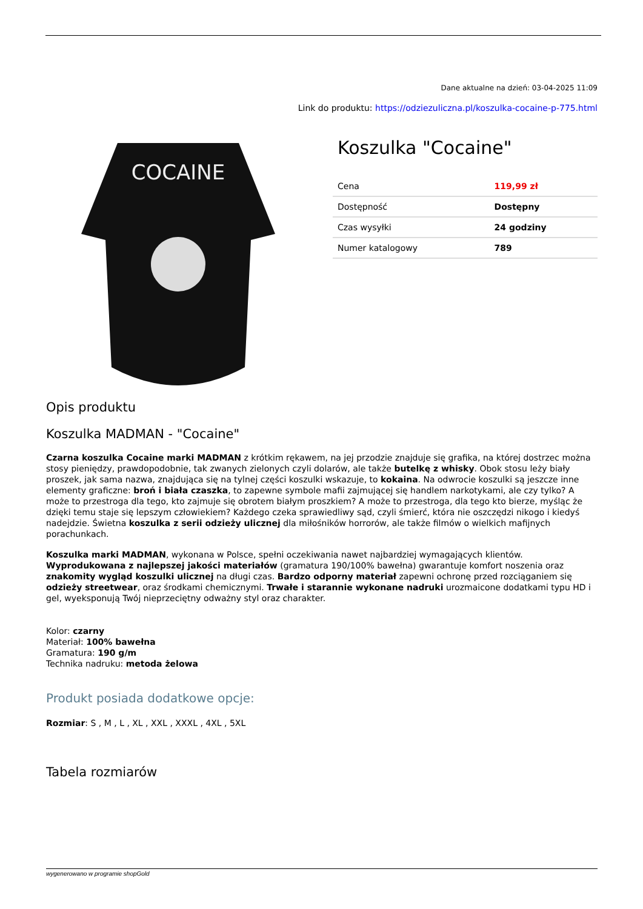Dane aktualne na dzień: 03-04-2025 11:09
Link do produktu: https://odziezuliczna.pl/koszulka-cocaine-p-775.html
COCAINE
Koszulka "Cocaine"
| Cena | 119,99 zł |
| Dostępność | Dostępny |
| Czas wysyłki | 24 godziny |
| Numer katalogowy | 789 |
Opis produktu
Koszulka MADMAN - "Cocaine"
Czarna koszulka Cocaine marki MADMAN z krótkim rękawem, na jej przodzie znajduje się grafika, na której dostrzec można stosy pieniędzy, prawdopodobnie, tak zwanych zielonych czyli dolarów, ale także butelkę z whisky. Obok stosu leży biały proszek, jak sama nazwa, znajdująca się na tylnej części koszulki wskazuje, to kokaina. Na odwrocie koszulki są jeszcze inne elementy graficzne: broń i biała czaszka, to zapewne symbole mafii zajmującej się handlem narkotykami, ale czy tylko? A może to przestroga dla tego, kto zajmuje się obrotem białym proszkiem? A może to przestroga, dla tego kto bierze, myśląc że dzięki temu staje się lepszym człowiekiem? Każdego czeka sprawiedliwy sąd, czyli śmierć, która nie oszczędzi nikogo i kiedyś nadejdzie. Świetna koszulka z serii odzieży ulicznej dla miłośników horrorów, ale także filmów o wielkich mafijnych porachunkach.
Koszulka marki MADMAN, wykonana w Polsce, spełni oczekiwania nawet najbardziej wymagających klientów. Wyprodukowana z najlepszej jakości materiałów (gramatura 190/100% bawełna) gwarantuje komfort noszenia oraz znakomity wygląd koszulki ulicznej na długi czas. Bardzo odporny materiał zapewni ochronę przed rozciąganiem się odzieży streetwear, oraz środkami chemicznymi. Trwałe i starannie wykonane nadruki urozmaicone dodatkami typu HD i gel, wyeksponują Twój nieprzeciętny odważny styl oraz charakter.
Kolor: czarny
Materiał: 100% bawełna
Gramatura: 190 g/m
Technika nadruku: metoda żelowa
Produkt posiada dodatkowe opcje:
Rozmiar: S , M , L , XL , XXL , XXXL , 4XL , 5XL
Tabela rozmiarów
wygenerowano w programie shopGold